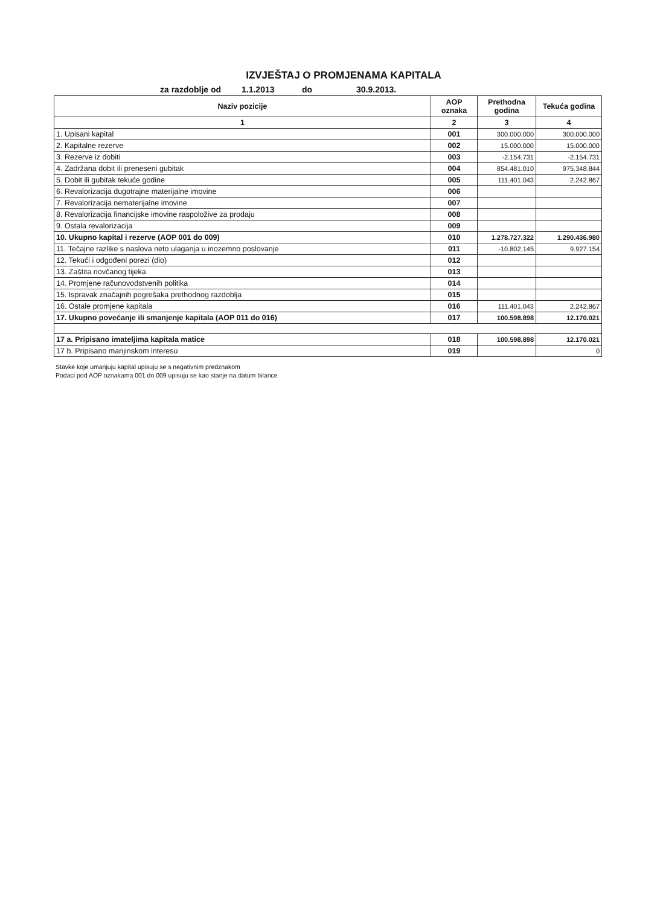IZVJEŠTAJ O PROMJENAMA KAPITALA
za razdoblje od 1.1.2013 do 30.9.2013.
| Naziv pozicije | AOP oznaka | Prethodna godina | Tekuća godina |
| --- | --- | --- | --- |
| 1 | 2 | 3 | 4 |
| 1. Upisani kapital | 001 | 300.000.000 | 300.000.000 |
| 2. Kapitalne rezerve | 002 | 15.000.000 | 15.000.000 |
| 3. Rezerve iz dobiti | 003 | -2.154.731 | -2.154.731 |
| 4. Zadržana dobit ili preneseni gubitak | 004 | 854.481.010 | 975.348.844 |
| 5. Dobit ili gubitak tekuće godine | 005 | 111.401.043 | 2.242.867 |
| 6. Revalorizacija dugotrajne materijalne imovine | 006 | | |
| 7. Revalorizacija nematerijalne imovine | 007 | | |
| 8. Revalorizacija financijske imovine raspoložive za prodaju | 008 | | |
| 9. Ostala revalorizacija | 009 | | |
| 10. Ukupno kapital i rezerve (AOP 001 do 009) | 010 | 1.278.727.322 | 1.290.436.980 |
| 11. Tečajne razlike s naslova neto ulaganja u inozemno poslovanje | 011 | -10.802.145 | 9.927.154 |
| 12. Tekući i odgođeni porezi (dio) | 012 | | |
| 13. Zaštita novčanog tijeka | 013 | | |
| 14. Promjene računovodstvenih politika | 014 | | |
| 15. Ispravak značajnih pogrešaka prethodnog razdoblja | 015 | | |
| 16. Ostale promjene kapitala | 016 | 111.401.043 | 2.242.867 |
| 17. Ukupno povećanje ili smanjenje kapitala (AOP 011 do 016) | 017 | 100.598.898 | 12.170.021 |
| 17 a. Pripisano imateljima kapitala matice | 018 | 100.598.898 | 12.170.021 |
| 17 b. Pripisano manjinskom interesu | 019 | | 0 |
Stavke koje umanjuju kapital upisuju se s negativnim predznakom
Podaci pod AOP oznakama 001 do 009 upisuju se kao stanje na datum bilance